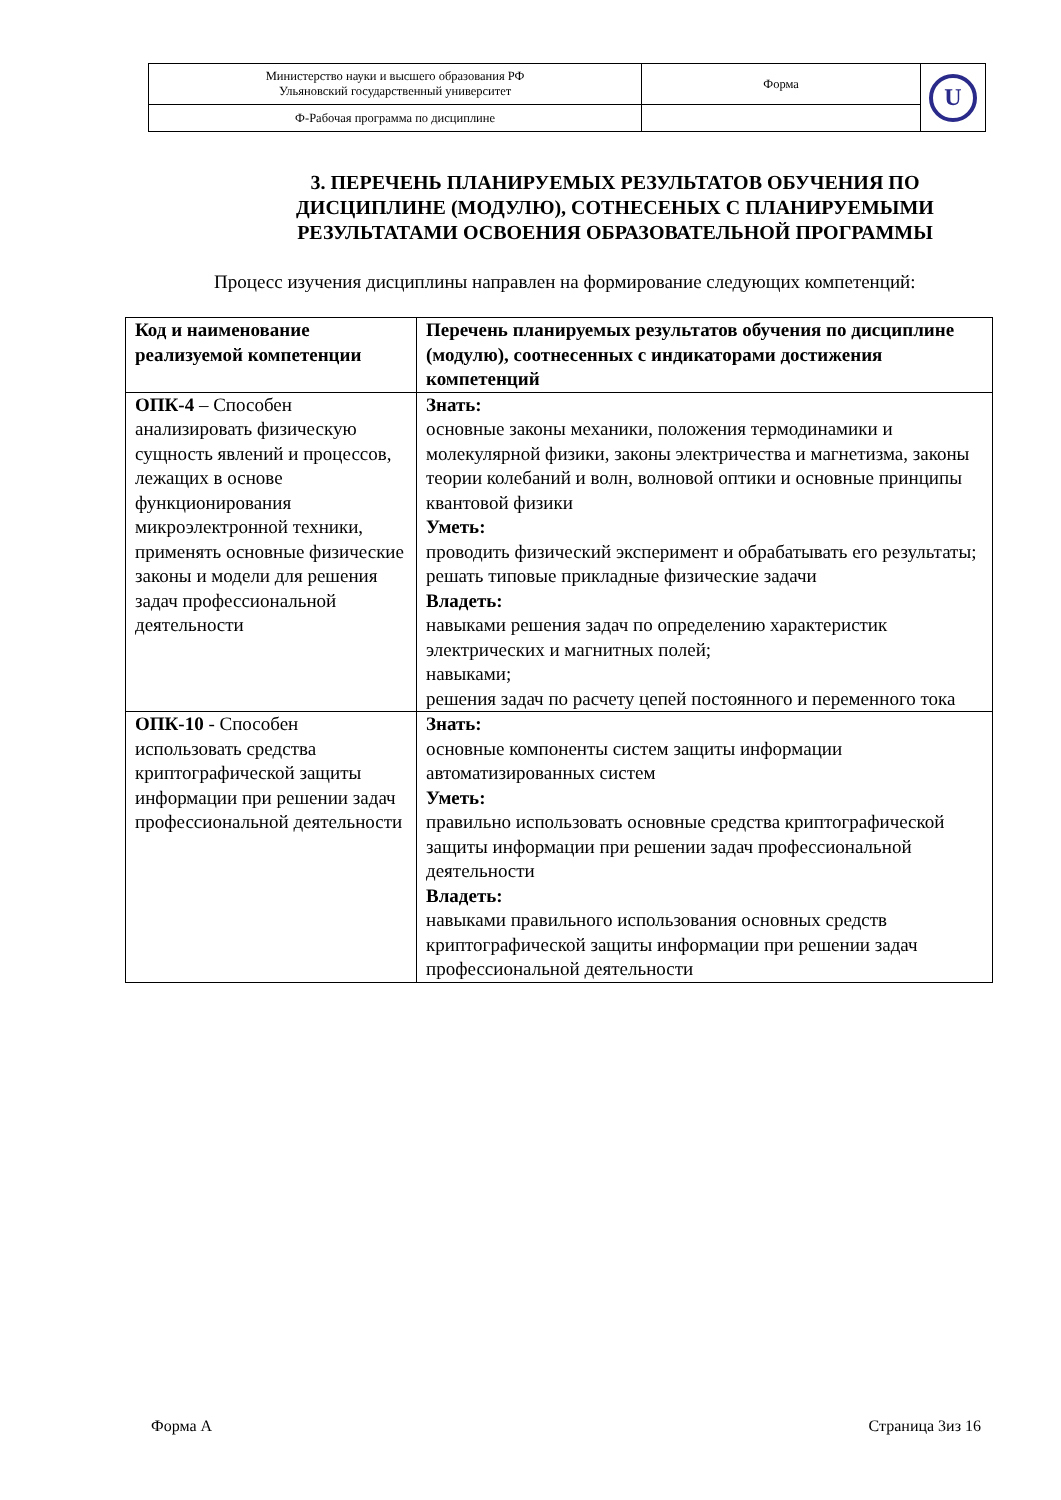| Министерство науки и высшего образования РФ Ульяновский государственный университет | Форма | U |
| Ф-Рабочая программа по дисциплине | | |
3. ПЕРЕЧЕНЬ ПЛАНИРУЕМЫХ РЕЗУЛЬТАТОВ ОБУЧЕНИЯ ПО ДИСЦИПЛИНЕ (МОДУЛЮ), СОТНЕСЕНЫХ С ПЛАНИРУЕМЫМИ РЕЗУЛЬТАТАМИ ОСВОЕНИЯ ОБРАЗОВАТЕЛЬНОЙ ПРОГРАММЫ
Процесс изучения дисциплины направлен на формирование следующих компетенций:
| Код и наименование реализуемой компетенции | Перечень планируемых результатов обучения по дисциплине (модулю), соотнесенных с индикаторами достижения компетенций |
| --- | --- |
| ОПК-4 – Способен анализировать физическую сущность явлений и процессов, лежащих в основе функционирования микроэлектронной техники, применять основные физические законы и модели для решения задач профессиональной деятельности | Знать: основные законы механики, положения термодинамики и молекулярной физики, законы электричества и магнетизма, законы теории колебаний и волн, волновой оптики и основные принципы квантовой физики Уметь: проводить физический эксперимент и обрабатывать его результаты; решать типовые прикладные физические задачи Владеть: навыками решения задач по определению характеристик электрических и магнитных полей; навыками; решения задач по расчету цепей постоянного и переменного тока |
| ОПК-10 - Способен использовать средства криптографической защиты информации при решении задач профессиональной деятельности | Знать: основные компоненты систем защиты информации автоматизированных систем Уметь: правильно использовать основные средства криптографической защиты информации при решении задач профессиональной деятельности Владеть: навыками правильного использования основных средств криптографической защиты информации при решении задач профессиональной деятельности |
Форма А Страница 3из 16